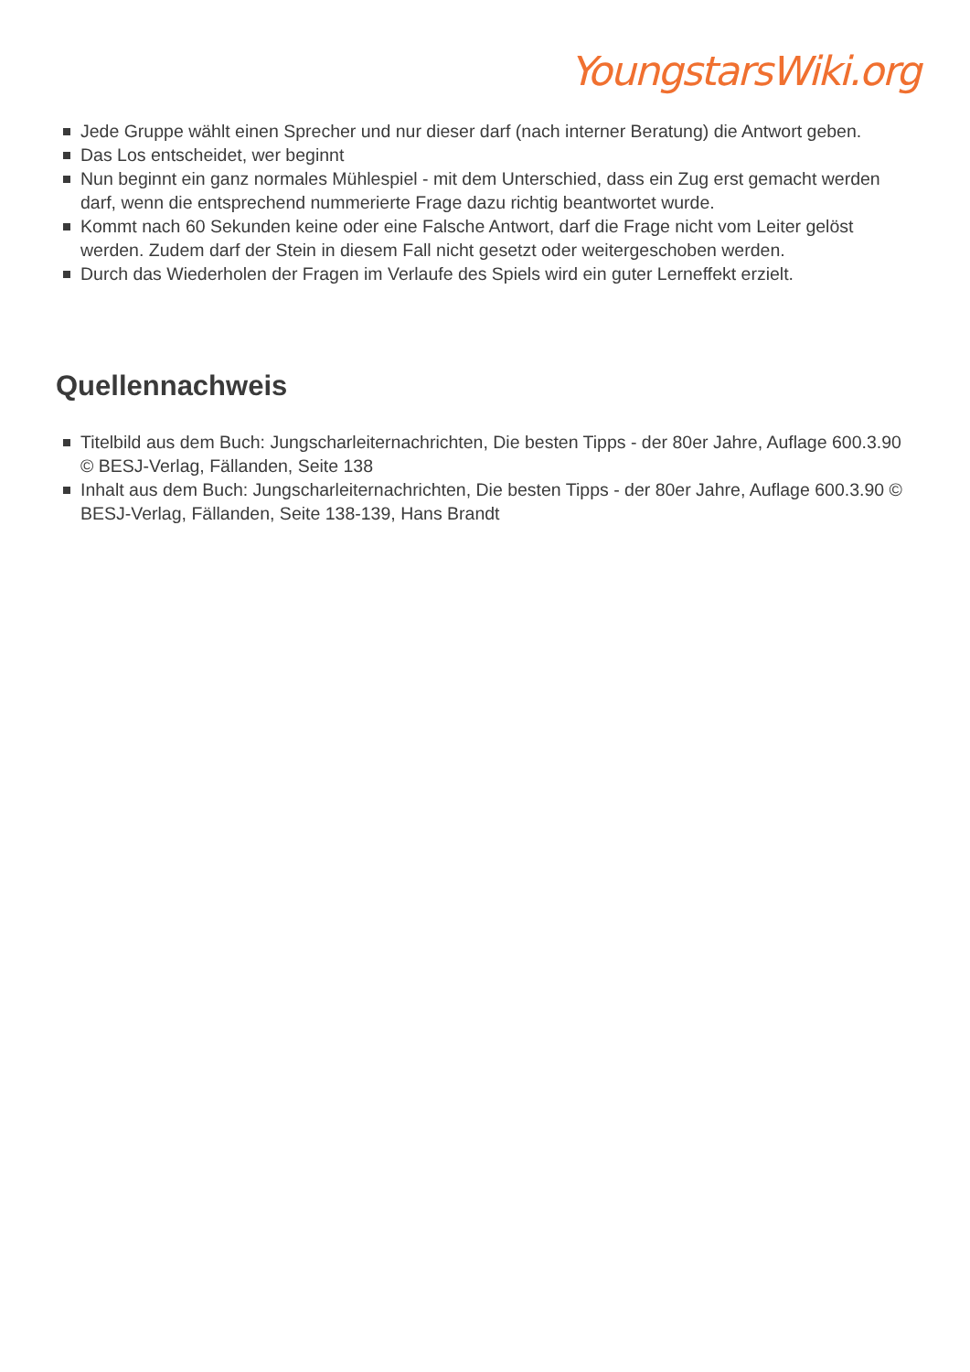YoungstarsWiki.org
Jede Gruppe wählt einen Sprecher und nur dieser darf (nach interner Beratung) die Antwort geben.
Das Los entscheidet, wer beginnt
Nun beginnt ein ganz normales Mühlespiel - mit dem Unterschied, dass ein Zug erst gemacht werden darf, wenn die entsprechend nummerierte Frage dazu richtig beantwortet wurde.
Kommt nach 60 Sekunden keine oder eine Falsche Antwort, darf die Frage nicht vom Leiter gelöst werden. Zudem darf der Stein in diesem Fall nicht gesetzt oder weitergeschoben werden.
Durch das Wiederholen der Fragen im Verlaufe des Spiels wird ein guter Lerneffekt erzielt.
Quellennachweis
Titelbild aus dem Buch: Jungscharleiternachrichten, Die besten Tipps - der 80er Jahre, Auflage 600.3.90 © BESJ-Verlag, Fällanden, Seite 138
Inhalt aus dem Buch: Jungscharleiternachrichten, Die besten Tipps - der 80er Jahre, Auflage 600.3.90 © BESJ-Verlag, Fällanden, Seite 138-139, Hans Brandt